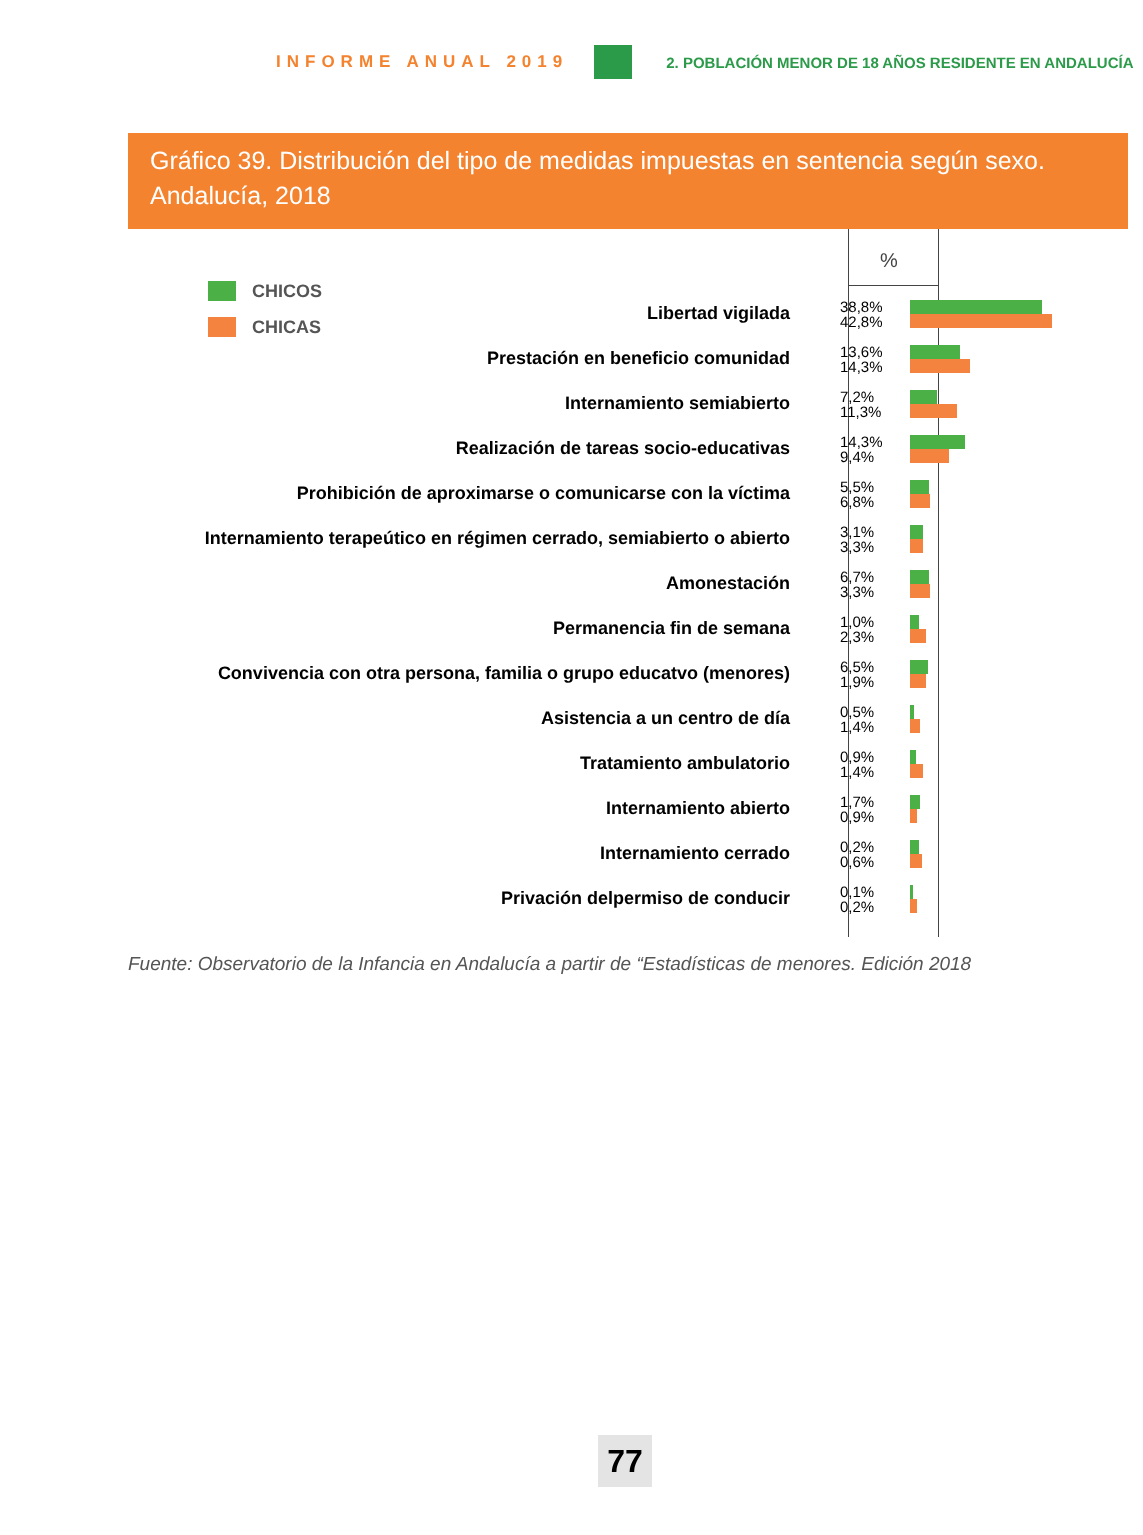INFORME ANUAL 2019 2. POBLACIÓN MENOR DE 18 AÑOS RESIDENTE EN ANDALUCÍA
Gráfico 39. Distribución del tipo de medidas impuestas en sentencia según sexo. Andalucía, 2018
%
CHICOS
CHICAS
Libertad vigilada
38,8%
42,8%
Prestación en beneficio comunidad
13,6%
14,3%
Internamiento semiabierto
7,2%
11,3%
Realización de tareas socio-educativas
14,3%
9,4%
Prohibición de aproximarse o comunicarse con la víctima
5,5%
6,8%
Internamiento terapeútico en régimen cerrado, semiabierto o abierto
3,1%
3,3%
Amonestación
6,7%
3,3%
Permanencia fin de semana
1,0%
2,3%
Convivencia con otra persona, familia o grupo educatvo (menores)
6,5%
1,9%
Asistencia a un centro de día
0,5%
1,4%
Tratamiento ambulatorio
0,9%
1,4%
Internamiento abierto
1,7%
0,9%
Internamiento cerrado
0,2%
0,6%
Privación delpermiso de conducir
0,1%
0,2%
Fuente: Observatorio de la Infancia en Andalucía a partir de “Estadísticas de menores. Edición 2018
77